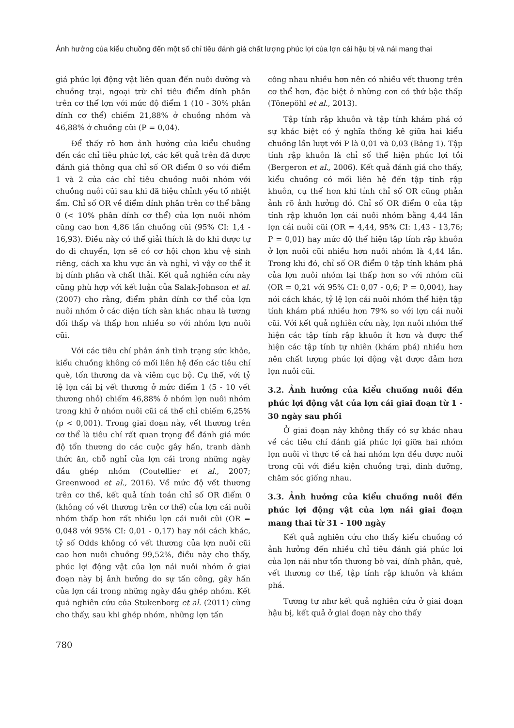Ảnh hưởng của kiểu chuồng đến một số chỉ tiêu đánh giá chất lượng phúc lợi của lợn cái hậu bị và nái mang thai
giá phúc lợi động vật liên quan đến nuôi dưỡng và chuồng trại, ngoại trừ chỉ tiêu điểm dính phân trên cơ thể lợn với mức độ điểm 1 (10 - 30% phân dính cơ thể) chiếm 21,88% ở chuồng nhóm và 46,88% ở chuồng cũi (P = 0,04).
Để thấy rõ hơn ảnh hưởng của kiểu chuồng đến các chỉ tiêu phúc lợi, các kết quả trên đã được đánh giá thông qua chỉ số OR điểm 0 so với điểm 1 và 2 của các chỉ tiêu chuồng nuôi nhóm với chuồng nuôi cũi sau khi đã hiệu chỉnh yếu tố nhiệt ẩm. Chỉ số OR về điểm dính phân trên cơ thể bằng 0 (< 10% phân dính cơ thể) của lợn nuôi nhóm cũng cao hơn 4,86 lần chuồng cũi (95% CI: 1,4 - 16,93). Điều này có thể giải thích là do khi được tự do di chuyển, lợn sẽ có cơ hội chọn khu vệ sinh riêng, cách xa khu vực ăn và nghỉ, vì vậy cơ thể ít bị dính phân và chất thải. Kết quả nghiên cứu này cũng phù hợp với kết luận của Salak-Johnson et al. (2007) cho rằng, điểm phân dính cơ thể của lợn nuôi nhóm ở các diện tích sàn khác nhau là tương đối thấp và thấp hơn nhiều so với nhóm lợn nuôi cũi.
Với các tiêu chí phản ánh tình trạng sức khỏe, kiểu chuồng không có mối liên hệ đến các tiêu chí què, tổn thương da và viêm cục bộ. Cụ thể, với tỷ lệ lợn cái bị vết thương ở mức điểm 1 (5 - 10 vết thương nhỏ) chiếm 46,88% ở nhóm lợn nuôi nhóm trong khi ở nhóm nuôi cũi cá thể chỉ chiếm 6,25% (p < 0,001). Trong giai đoạn này, vết thương trên cơ thể là tiêu chí rất quan trọng để đánh giá mức độ tổn thương do các cuộc gây hấn, tranh dành thức ăn, chỗ nghỉ của lợn cái trong những ngày đầu ghép nhóm (Coutellier et al., 2007; Greenwood et al., 2016). Về mức độ vết thương trên cơ thể, kết quả tính toán chỉ số OR điểm 0 (không có vết thương trên cơ thể) của lợn cái nuôi nhóm thấp hơn rất nhiều lợn cái nuôi cũi (OR = 0,048 với 95% CI: 0,01 - 0,17) hay nói cách khác, tỷ số Odds không có vết thương của lợn nuôi cũi cao hơn nuôi chuồng 99,52%, điều này cho thấy, phúc lợi động vật của lợn nái nuôi nhóm ở giai đoạn này bị ảnh hưởng do sự tấn công, gây hấn của lợn cái trong những ngày đầu ghép nhóm. Kết quả nghiên cứu của Stukenborg et al. (2011) cũng cho thấy, sau khi ghép nhóm, những lợn tấn
công nhau nhiều hơn nên có nhiều vết thương trên cơ thể hơn, đặc biệt ở những con có thứ bậc thấp (Tönepöhl et al., 2013).
Tập tính rập khuôn và tập tính khám phá có sự khác biệt có ý nghĩa thống kê giữa hai kiểu chuồng lần lượt với P là 0,01 và 0,03 (Bảng 1). Tập tính rập khuôn là chỉ số thể hiện phúc lợi tồi (Bergeron et al., 2006). Kết quả đánh giá cho thấy, kiểu chuồng có mối liên hệ đến tập tính rập khuôn, cụ thể hơn khi tính chỉ số OR cũng phản ảnh rõ ảnh hưởng đó. Chỉ số OR điểm 0 của tập tính rập khuôn lợn cái nuôi nhóm bằng 4,44 lần lợn cái nuôi cũi (OR = 4,44, 95% CI: 1,43 - 13,76; P = 0,01) hay mức độ thể hiện tập tính rập khuôn ở lợn nuôi cũi nhiều hơn nuôi nhóm là 4,44 lần. Trong khi đó, chỉ số OR điểm 0 tập tính khám phá của lợn nuôi nhóm lại thấp hơn so với nhóm cũi (OR = 0,21 với 95% CI: 0,07 - 0,6; P = 0,004), hay nói cách khác, tỷ lệ lợn cái nuôi nhóm thể hiện tập tính khám phá nhiều hơn 79% so với lợn cái nuôi cũi. Với kết quả nghiên cứu này, lợn nuôi nhóm thể hiện các tập tính rập khuôn ít hơn và được thể hiện các tập tính tự nhiên (khám phá) nhiều hơn nên chất lượng phúc lợi động vật được đảm hơn lợn nuôi cũi.
3.2. Ảnh hưởng của kiểu chuồng nuôi đến phúc lợi động vật của lợn cái giai đoạn từ 1 - 30 ngày sau phối
Ở giai đoạn này không thấy có sự khác nhau về các tiêu chí đánh giá phúc lợi giữa hai nhóm lợn nuôi vì thực tế cả hai nhóm lợn đều được nuôi trong cũi với điều kiện chuồng trại, dinh dưỡng, chăm sóc giống nhau.
3.3. Ảnh hưởng của kiểu chuồng nuôi đến phúc lợi động vật của lợn nái giai đoạn mang thai từ 31 - 100 ngày
Kết quả nghiên cứu cho thấy kiểu chuồng có ảnh hưởng đến nhiều chỉ tiêu đánh giá phúc lợi của lợn nái như tổn thương bờ vai, dính phân, què, vết thương cơ thể, tập tính rập khuôn và khám phá.
Tương tự như kết quả nghiên cứu ở giai đoạn hậu bị, kết quả ở giai đoạn này cho thấy
780